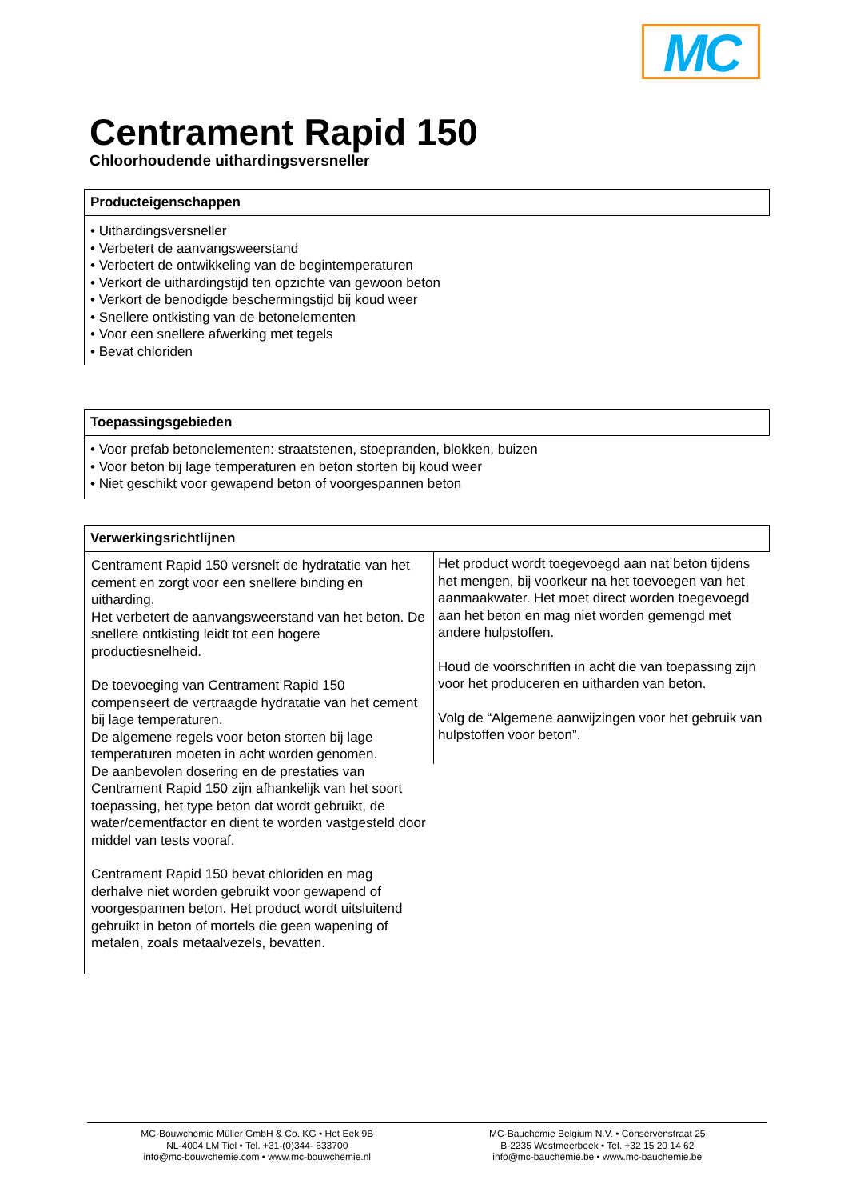MC
Centrament Rapid 150
Chloorhoudende uithardingsversneller
Producteigenschappen
• Uithardingsversneller
• Verbetert de aanvangsweerstand
• Verbetert de ontwikkeling van de begintemperaturen
• Verkort de uithardingstijd ten opzichte van gewoon beton
• Verkort de benodigde beschermingstijd bij koud weer
• Snellere ontkisting van de betonelementen
• Voor een snellere afwerking met tegels
• Bevat chloriden
Toepassingsgebieden
• Voor prefab betonelementen: straatstenen, stoepranden, blokken, buizen
• Voor beton bij lage temperaturen en beton storten bij koud weer
• Niet geschikt voor gewapend beton of voorgespannen beton
Verwerkingsrichtlijnen
Centrament Rapid 150 versnelt de hydratatie van het cement en zorgt voor een snellere binding en uitharding.
Het verbetert de aanvangsweerstand van het beton. De snellere ontkisting leidt tot een hogere productiesnelheid.
De toevoeging van Centrament Rapid 150 compenseert de vertraagde hydratatie van het cement bij lage temperaturen.
De algemene regels voor beton storten bij lage temperaturen moeten in acht worden genomen.
De aanbevolen dosering en de prestaties van Centrament Rapid 150 zijn afhankelijk van het soort toepassing, het type beton dat wordt gebruikt, de water/cementfactor en dient te worden vastgesteld door middel van tests vooraf.
Centrament Rapid 150 bevat chloriden en mag derhalve niet worden gebruikt voor gewapend of voorgespannen beton. Het product wordt uitsluitend gebruikt in beton of mortels die geen wapening of metalen, zoals metaalvezels, bevatten.
Het product wordt toegevoegd aan nat beton tijdens het mengen, bij voorkeur na het toevoegen van het aanmaakwater. Het moet direct worden toegevoegd aan het beton en mag niet worden gemengd met andere hulpstoffen.
Houd de voorschriften in acht die van toepassing zijn voor het produceren en uitharden van beton.
Volg de “Algemene aanwijzingen voor het gebruik van hulpstoffen voor beton”.
MC-Bouwchemie Müller GmbH & Co. KG • Het Eek 9B
NL-4004 LM Tiel • Tel. +31-(0)344- 633700
info@mc-bouwchemie.com • www.mc-bouwchemie.nl
MC-Bauchemie Belgium N.V. • Conservenstraat 25
B-2235 Westmeerbeek • Tel. +32 15 20 14 62
info@mc-bauchemie.be • www.mc-bauchemie.be